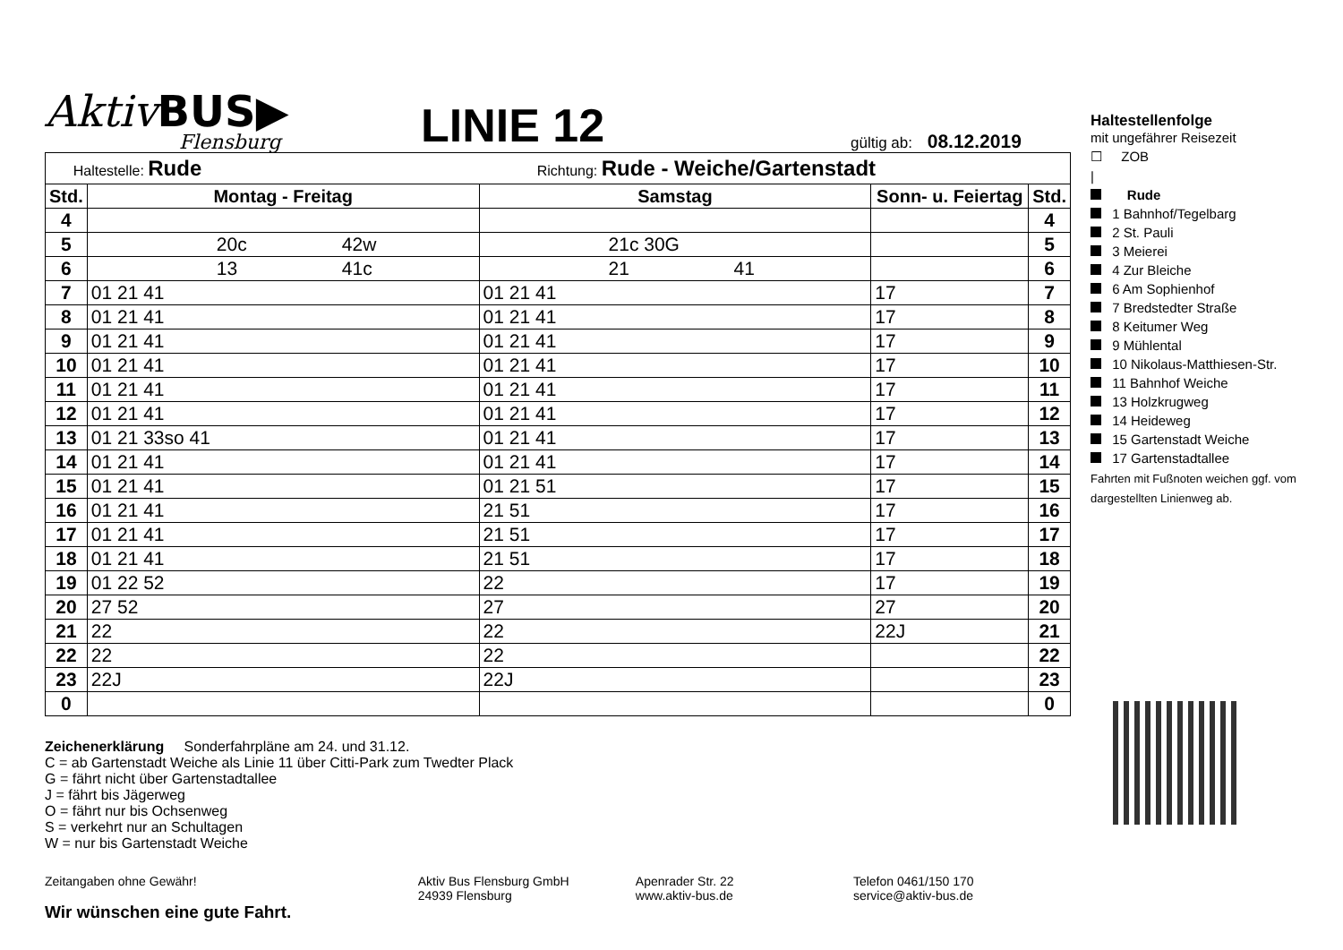AktivBUS▶
Flensburg
LINIE 12
gültig ab: 08.12.2019
| Haltestelle: Rude Richtung: Rude - Weiche/Gartenstadt | | | | |
| Std. | Montag - Freitag | Samstag | Sonn- u. Feiertag | Std. |
| 4 | | | | 4 |
| 5 | 20c 42w | 21c 30G | | 5 |
| 6 | 13 41c | 21 41 | | 6 |
| 7 | 01 21 41 | 01 21 41 | 17 | 7 |
| 8 | 01 21 41 | 01 21 41 | 17 | 8 |
| 9 | 01 21 41 | 01 21 41 | 17 | 9 |
| 10 | 01 21 41 | 01 21 41 | 17 | 10 |
| 11 | 01 21 41 | 01 21 41 | 17 | 11 |
| 12 | 01 21 41 | 01 21 41 | 17 | 12 |
| 13 | 01 21 33so 41 | 01 21 41 | 17 | 13 |
| 14 | 01 21 41 | 01 21 41 | 17 | 14 |
| 15 | 01 21 41 | 01 21 51 | 17 | 15 |
| 16 | 01 21 41 | 21 51 | 17 | 16 |
| 17 | 01 21 41 | 21 51 | 17 | 17 |
| 18 | 01 21 41 | 21 51 | 17 | 18 |
| 19 | 01 22 52 | 22 | 17 | 19 |
| 20 | 27 52 | 27 | 27 | 20 |
| 21 | 22 | 22 | 22J | 21 |
| 22 | 22 | 22 | | 22 |
| 23 | 22J | 22J | | 23 |
| 0 | | | | 0 |
Zeichenerklärung Sonderfahrpläne am 24. und 31.12.
C = ab Gartenstadt Weiche als Linie 11 über Citti-Park zum Twedter Plack
G = fährt nicht über Gartenstadtallee
J = fährt bis Jägerweg
O = fährt nur bis Ochsenweg
S = verkehrt nur an Schultagen
W = nur bis Gartenstadt Weiche
Zeitangaben ohne Gewähr!
Wir wünschen eine gute Fahrt.
Aktiv Bus Flensburg GmbH
24939 Flensburg
Apenrader Str. 22
www.aktiv-bus.de
Telefon 0461/150 170
service@aktiv-bus.de
Haltestellenfolge
mit ungefährer Reisezeit
☐ ZOB
|
Rude
1 Bahnhof/Tegelbarg
2 St. Pauli
3 Meierei
4 Zur Bleiche
6 Am Sophienhof
7 Bredstedter Straße
8 Keitumer Weg
9 Mühlental
10 Nikolaus-Matthiesen-Str.
11 Bahnhof Weiche
13 Holzkrugweg
14 Heideweg
15 Gartenstadt Weiche
17 Gartenstadtallee
Fahrten mit Fußnoten weichen ggf. vom dargestellten Linienweg ab.